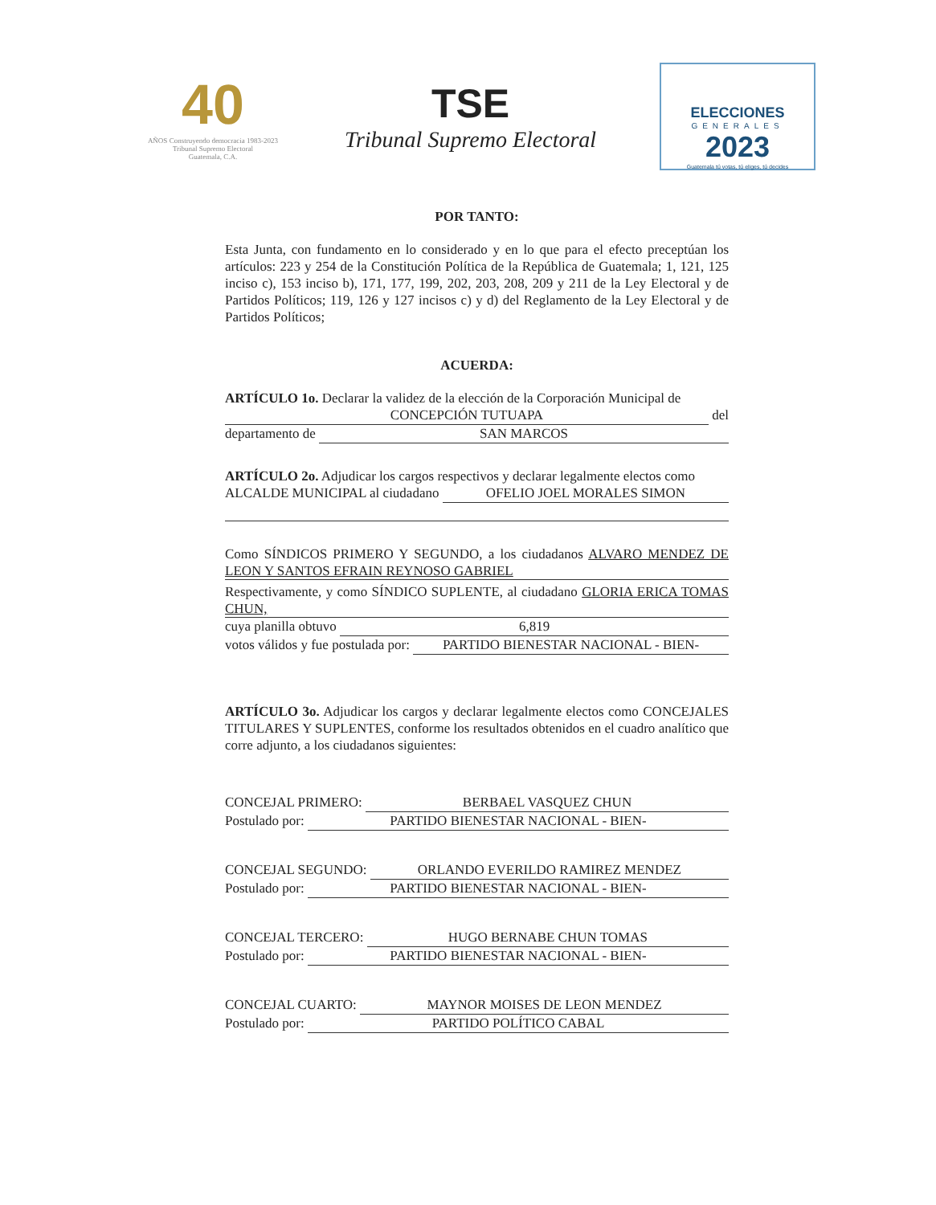40
AÑOS Construyendo democracia 1983-2023
Tribunal Supremo Electoral
Guatemala, C.A.
TSE
Tribunal Supremo Electoral
ELECCIONES
GENERALES
2023
Guatemala tú votas, tú eliges, tú decides
POR TANTO:
Esta Junta, con fundamento en lo considerado y en lo que para el efecto preceptúan los artículos: 223 y 254 de la Constitución Política de la República de Guatemala; 1, 121, 125 inciso c), 153 inciso b), 171, 177, 199, 202, 203, 208, 209 y 211 de la Ley Electoral y de Partidos Políticos; 119, 126 y 127 incisos c) y d) del Reglamento de la Ley Electoral y de Partidos Políticos;
ACUERDA:
ARTÍCULO 1o. Declarar la validez de la elección de la Corporación Municipal de
CONCEPCIÓN TUTUAPA del
departamento de SAN MARCOS
ARTÍCULO 2o. Adjudicar los cargos respectivos y declarar legalmente electos como
ALCALDE MUNICIPAL al ciudadano OFELIO JOEL MORALES SIMON
Como SÍNDICOS PRIMERO Y SEGUNDO, a los ciudadanos ALVARO MENDEZ DE LEON Y SANTOS EFRAIN REYNOSO GABRIEL
Respectivamente, y como SÍNDICO SUPLENTE, al ciudadano GLORIA ERICA TOMAS CHUN,
cuya planilla obtuvo 6,819
votos válidos y fue postulada por: PARTIDO BIENESTAR NACIONAL - BIEN-
ARTÍCULO 3o. Adjudicar los cargos y declarar legalmente electos como CONCEJALES TITULARES Y SUPLENTES, conforme los resultados obtenidos en el cuadro analítico que corre adjunto, a los ciudadanos siguientes:
CONCEJAL PRIMERO: BERBAEL VASQUEZ CHUN
Postulado por: PARTIDO BIENESTAR NACIONAL - BIEN-
CONCEJAL SEGUNDO: ORLANDO EVERILDO RAMIREZ MENDEZ
Postulado por: PARTIDO BIENESTAR NACIONAL - BIEN-
CONCEJAL TERCERO: HUGO BERNABE CHUN TOMAS
Postulado por: PARTIDO BIENESTAR NACIONAL - BIEN-
CONCEJAL CUARTO: MAYNOR MOISES DE LEON MENDEZ
Postulado por: PARTIDO POLÍTICO CABAL